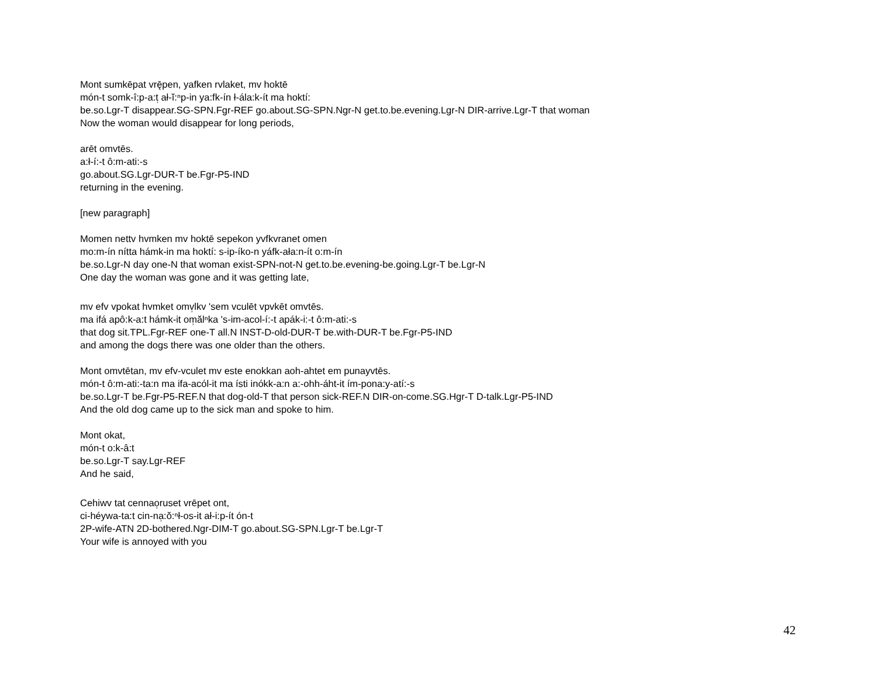Mont sumkēpat vrę̄pen, yafken rvlaket, mv hoktē
món-t somk-î:p-a:t̹ ał-ĭ:ⁿp-in ya:fk-ín ł-ála:k-ít ma hoktí:
be.so.Lgr-T disappear.SG-SPN.Fgr-REF go.about.SG-SPN.Ngr-N get.to.be.evening.Lgr-N DIR-arrive.Lgr-T that woman
Now the woman would disappear for long periods,
arēt omvtēs.
a:ł-í:-t ô:m-ati:-s
go.about.SG.Lgr-DUR-T be.Fgr-P5-IND
returning in the evening.
[new paragraph]
Momen nettv hvmken mv hoktē sepekon yvfkvranet omen
mo:m-ín nítta hámk-in ma hoktí: s-ip-íko-n yáfk-ała:n-ít o:m-ín
be.so.Lgr-N day one-N that woman exist-SPN-not-N get.to.be.evening-be.going.Lgr-T be.Lgr-N
One day the woman was gone and it was getting late,
mv efv vpokat hvmket omv̹lkv 'sem vculēt vpvkēt omvtēs.
ma ifá apô:k-a:t hámk-it om̹ălⁿka 's-im-acol-í:-t apák-i:-t ô:m-ati:-s
that dog sit.TPL.Fgr-REF one-T all.N INST-D-old-DUR-T be.with-DUR-T be.Fgr-P5-IND
and among the dogs there was one older than the others.
Mont omvtētan, mv efv-vculet mv este enokkan aoh-ahtet em punayvtēs.
món-t ô:m-ati:-ta:n ma ifa-acól-it ma ísti inókk-a:n a:-ohh-áht-it ím-pona:y-atí:-s
be.so.Lgr-T be.Fgr-P5-REF.N that dog-old-T that person sick-REF.N DIR-on-come.SG.Hgr-T D-talk.Lgr-P5-IND
And the old dog came up to the sick man and spoke to him.
Mont okat,
món-t o:k-â:t
be.so.Lgr-T say.Lgr-REF
And he said,
Cehiwv tat cennao̹ruset vrēpet ont,
ci-héywa-ta:t cin-na̹:ŏ:ⁿł-os-it ał-i:p-ít ón-t
2P-wife-ATN 2D-bothered.Ngr-DIM-T go.about.SG-SPN.Lgr-T be.Lgr-T
Your wife is annoyed with you
42